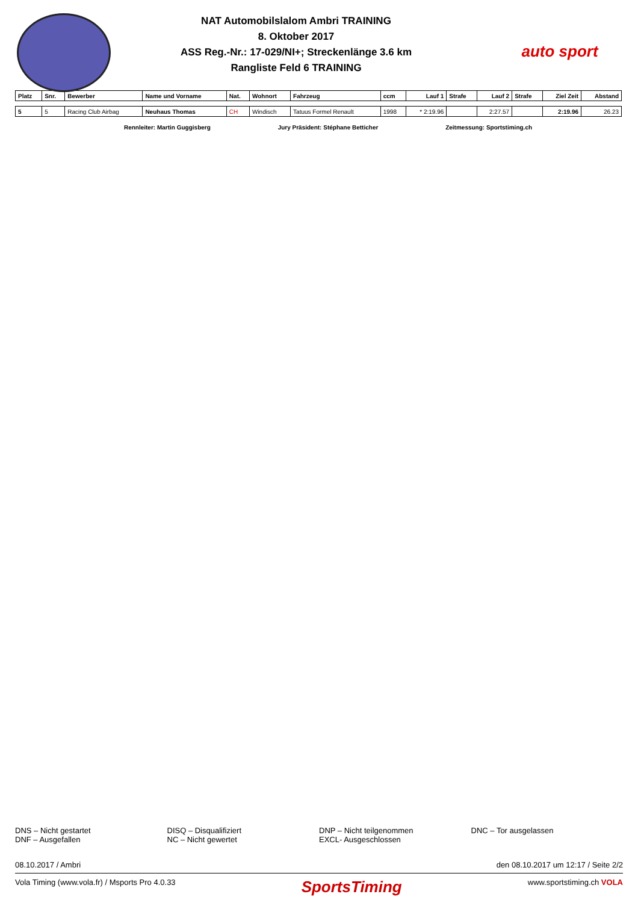NAT Automobilslalom Ambri TRAINING
8. Oktober 2017
ASS Reg.-Nr.: 17-029/NI+; Streckenlänge 3.6 km
Rangliste Feld 6 TRAINING
auto sport
| Platz | Snr. | Bewerber | Name und Vorname | Nat. | Wohnort | Fahrzeug | ccm | Lauf 1 | Strafe | Lauf 2 | Strafe | Ziel Zeit | Abstand |
| --- | --- | --- | --- | --- | --- | --- | --- | --- | --- | --- | --- | --- | --- |
| 5 | 5 | Racing Club Airbag | Neuhaus Thomas | CH | Windisch | Tatuus Formel Renault | 1998 | * 2:19.96 | | 2:27.57 | | 2:19.96 | 26.23 |
Rennleiter: Martin Guggisberg Jury Präsident: Stéphane Betticher Zeitmessung: Sportstiming.ch
DNS – Nicht gestartet
DNF – Ausgefallen
DISQ – Disqualifiziert
NC – Nicht gewertet
DNP – Nicht teilgenommen
EXCL- Ausgeschlossen
DNC – Tor ausgelassen
08.10.2017 / Ambri den 08.10.2017 um 12:17 / Seite 2/2
Vola Timing (www.vola.fr) / Msports Pro 4.0.33 SportsTiming www.sportstiming.ch VOLA